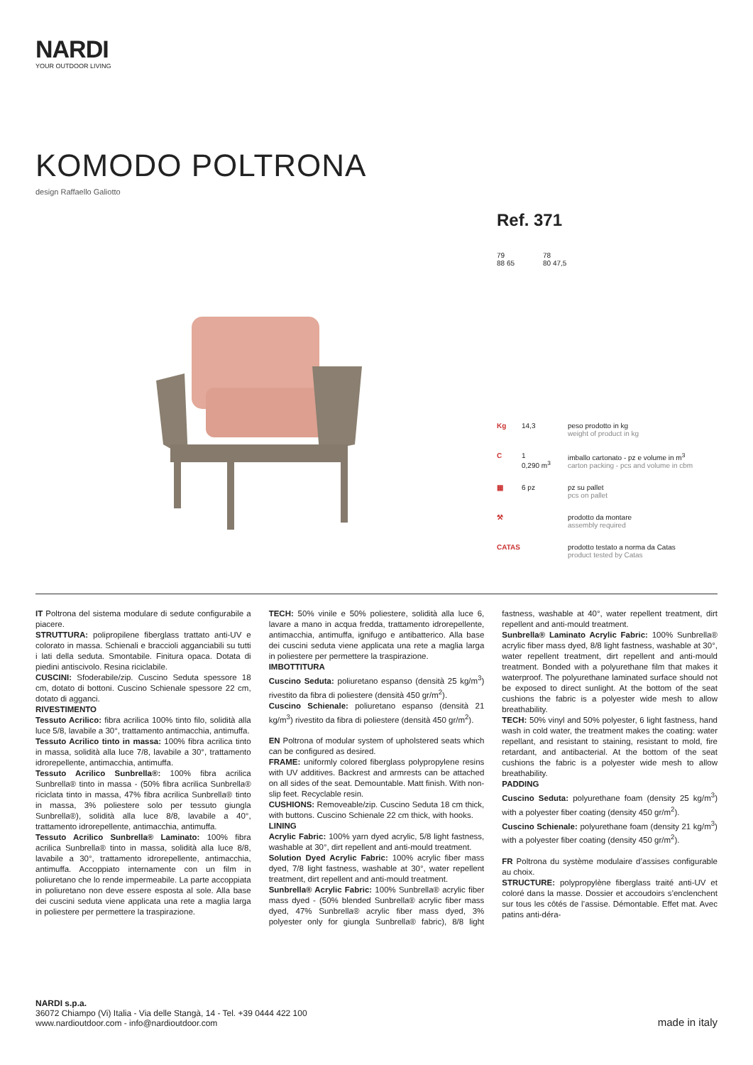NARDI
YOUR OUTDOOR LIVING
KOMODO POLTRONA
design Raffaello Galiotto
Ref. 371
79
88 65
78
80 47,5
Kg 14,3 peso prodotto in kg
weight of product in kg
C 1
0,290 m<sup>3</sup>
imballo cartonato - pz e volume in m<sup>3</sup>
carton packing - pcs and volume in cbm
▦ 6 pz pz su pallet
pcs on pallet
⚒ prodotto da montare
assembly required
CATAS prodotto testato a norma da Catas
product tested by Catas
IT Poltrona del sistema modulare di sedute configurabile a piacere.
STRUTTURA: polipropilene fiberglass trattato anti-UV e colorato in massa. Schienali e braccioli agganciabili su tutti i lati della seduta. Smontabile. Finitura opaca. Dotata di piedini antiscivolo. Resina riciclabile.
CUSCINI: Sfoderabile/zip. Cuscino Seduta spessore 18 cm, dotato di bottoni. Cuscino Schienale spessore 22 cm, dotato di agganci.
RIVESTIMENTO
Tessuto Acrilico: fibra acrilica 100% tinto filo, solidità alla luce 5/8, lavabile a 30°, trattamento antimacchia, antimuffa.
Tessuto Acrilico tinto in massa: 100% fibra acrilica tinto in massa, solidità alla luce 7/8, lavabile a 30°, trattamento idrorepellente, antimacchia, antimuffa.
Tessuto Acrilico Sunbrella®: 100% fibra acrilica Sunbrella® tinto in massa - (50% fibra acrilica Sunbrella® riciclata tinto in massa, 47% fibra acrilica Sunbrella® tinto in massa, 3% poliestere solo per tessuto giungla Sunbrella®), solidità alla luce 8/8, lavabile a 40°, trattamento idrorepellente, antimacchia, antimuffa.
Tessuto Acrilico Sunbrella® Laminato: 100% fibra acrilica Sunbrella® tinto in massa, solidità alla luce 8/8, lavabile a 30°, trattamento idrorepellente, antimacchia, antimuffa. Accoppiato internamente con un film in poliuretano che lo rende impermeabile. La parte accoppiata in poliuretano non deve essere esposta al sole. Alla base dei cuscini seduta viene applicata una rete a maglia larga in poliestere per permettere la traspirazione.
TECH: 50% vinile e 50% poliestere, solidità alla luce 6, lavare a mano in acqua fredda, trattamento idrorepellente, antimacchia, antimuffa, ignifugo e antibatterico. Alla base dei cuscini seduta viene applicata una rete a maglia larga in poliestere per permettere la traspirazione.
IMBOTTITURA
Cuscino Seduta: poliuretano espanso (densità 25 kg/m<sup>3</sup>) rivestito da fibra di poliestere (densità 450 gr/m<sup>2</sup>).
Cuscino Schienale: poliuretano espanso (densità 21 kg/m<sup>3</sup>) rivestito da fibra di poliestere (densità 450 gr/m<sup>2</sup>).
EN Poltrona of modular system of upholstered seats which can be configured as desired.
FRAME: uniformly colored fiberglass polypropylene resins with UV additives. Backrest and armrests can be attached on all sides of the seat. Demountable. Matt finish. With non-slip feet. Recyclable resin.
CUSHIONS: Removeable/zip. Cuscino Seduta 18 cm thick, with buttons. Cuscino Schienale 22 cm thick, with hooks.
LINING
Acrylic Fabric: 100% yarn dyed acrylic, 5/8 light fastness, washable at 30°, dirt repellent and anti-mould treatment.
Solution Dyed Acrylic Fabric: 100% acrylic fiber mass dyed, 7/8 light fastness, washable at 30°, water repellent treatment, dirt repellent and anti-mould treatment.
Sunbrella® Acrylic Fabric: 100% Sunbrella® acrylic fiber mass dyed - (50% blended Sunbrella® acrylic fiber mass dyed, 47% Sunbrella® acrylic fiber mass dyed, 3% polyester only for giungla Sunbrella® fabric), 8/8 light fastness, washable at 40°, water repellent treatment, dirt repellent and anti-mould treatment.
Sunbrella® Laminato Acrylic Fabric: 100% Sunbrella® acrylic fiber mass dyed, 8/8 light fastness, washable at 30°, water repellent treatment, dirt repellent and anti-mould treatment. Bonded with a polyurethane film that makes it waterproof. The polyurethane laminated surface should not be exposed to direct sunlight. At the bottom of the seat cushions the fabric is a polyester wide mesh to allow breathability.
TECH: 50% vinyl and 50% polyester, 6 light fastness, hand wash in cold water, the treatment makes the coating: water repellant, and resistant to staining, resistant to mold, fire retardant, and antibacterial. At the bottom of the seat cushions the fabric is a polyester wide mesh to allow breathability.
PADDING
Cuscino Seduta: polyurethane foam (density 25 kg/m<sup>3</sup>) with a polyester fiber coating (density 450 gr/m<sup>2</sup>).
Cuscino Schienale: polyurethane foam (density 21 kg/m<sup>3</sup>) with a polyester fiber coating (density 450 gr/m<sup>2</sup>).
FR Poltrona du système modulaire d’assises configurable au choix.
STRUCTURE: polypropylène fiberglass traité anti-UV et coloré dans la masse. Dossier et accoudoirs s’enclenchent sur tous les côtés de l’assise. Démontable. Effet mat. Avec patins anti-déra-
NARDI s.p.a.
36072 Chiampo (Vi) Italia - Via delle Stangà, 14 - Tel. +39 0444 422 100
www.nardioutdoor.com - info@nardioutdoor.com
made in italy